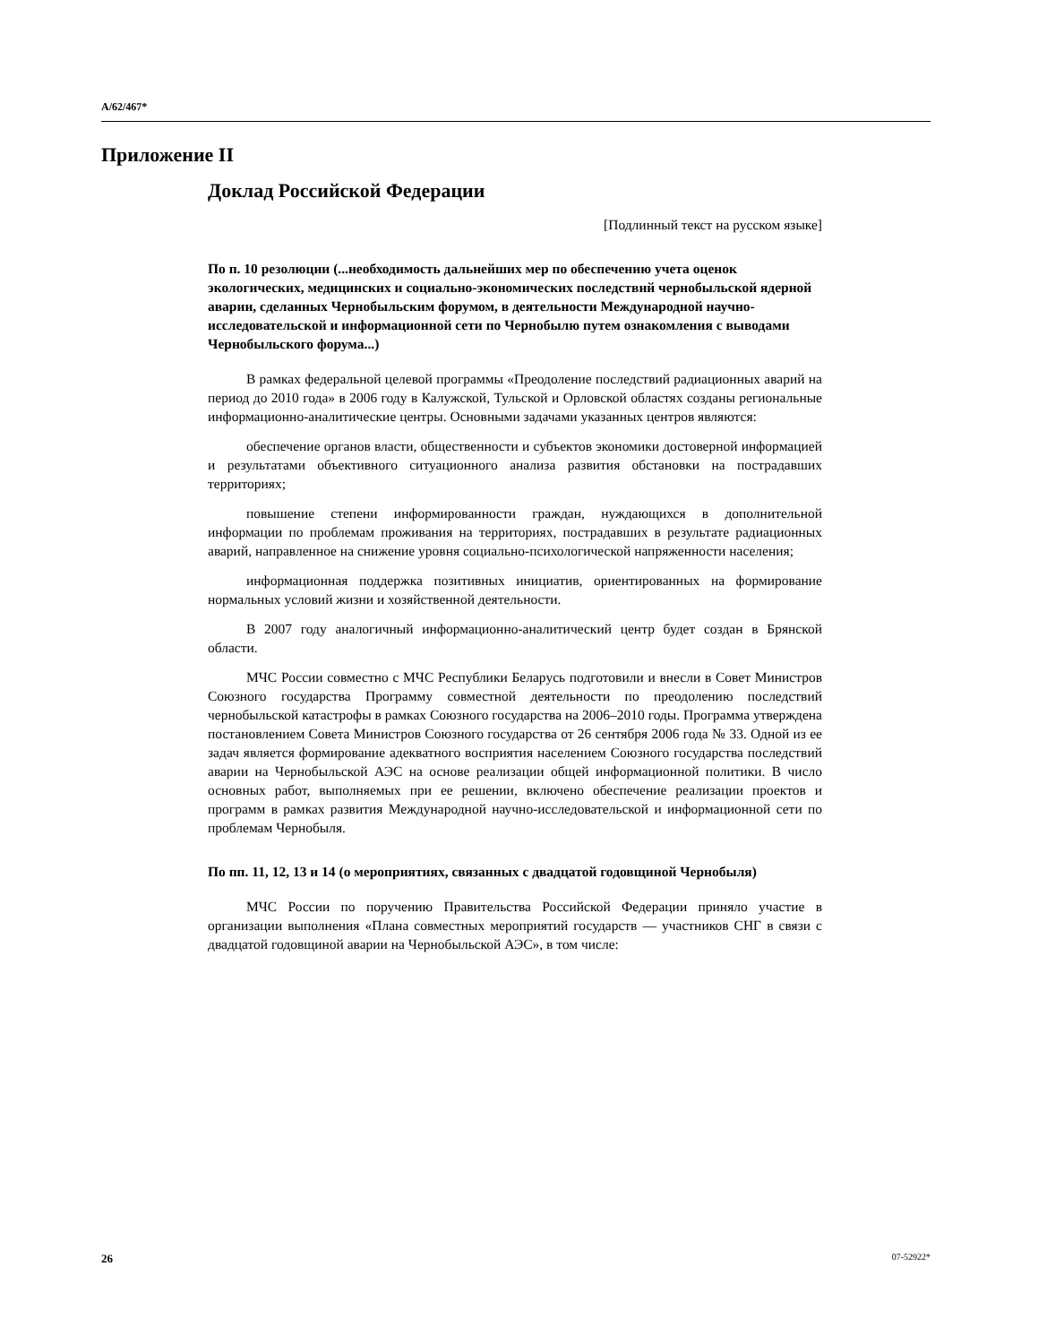A/62/467*
Приложение II
Доклад Российской Федерации
[Подлинный текст на русском языке]
По п. 10 резолюции (...необходимость дальнейших мер по обеспечению учета оценок экологических, медицинских и социально-экономических последствий чернобыльской ядерной аварии, сделанных Чернобыльским форумом, в деятельности Международной научно-исследовательской и информационной сети по Чернобылю путем ознакомления с выводами Чернобыльского форума...)
В рамках федеральной целевой программы «Преодоление последствий радиационных аварий на период до 2010 года» в 2006 году в Калужской, Тульской и Орловской областях созданы региональные информационно-аналитические центры. Основными задачами указанных центров являются:
обеспечение органов власти, общественности и субъектов экономики достоверной информацией и результатами объективного ситуационного анализа развития обстановки на пострадавших территориях;
повышение степени информированности граждан, нуждающихся в дополнительной информации по проблемам проживания на территориях, пострадавших в результате радиационных аварий, направленное на снижение уровня социально-психологической напряженности населения;
информационная поддержка позитивных инициатив, ориентированных на формирование нормальных условий жизни и хозяйственной деятельности.
В 2007 году аналогичный информационно-аналитический центр будет создан в Брянской области.
МЧС России совместно с МЧС Республики Беларусь подготовили и внесли в Совет Министров Союзного государства Программу совместной деятельности по преодолению последствий чернобыльской катастрофы в рамках Союзного государства на 2006–2010 годы. Программа утверждена постановлением Совета Министров Союзного государства от 26 сентября 2006 года № 33. Одной из ее задач является формирование адекватного восприятия населением Союзного государства последствий аварии на Чернобыльской АЭС на основе реализации общей информационной политики. В число основных работ, выполняемых при ее решении, включено обеспечение реализации проектов и программ в рамках развития Международной научно-исследовательской и информационной сети по проблемам Чернобыля.
По пп. 11, 12, 13 и 14 (о мероприятиях, связанных с двадцатой годовщиной Чернобыля)
МЧС России по поручению Правительства Российской Федерации приняло участие в организации выполнения «Плана совместных мероприятий государств — участников СНГ в связи с двадцатой годовщиной аварии на Чернобыльской АЭС», в том числе:
26 07-52922*